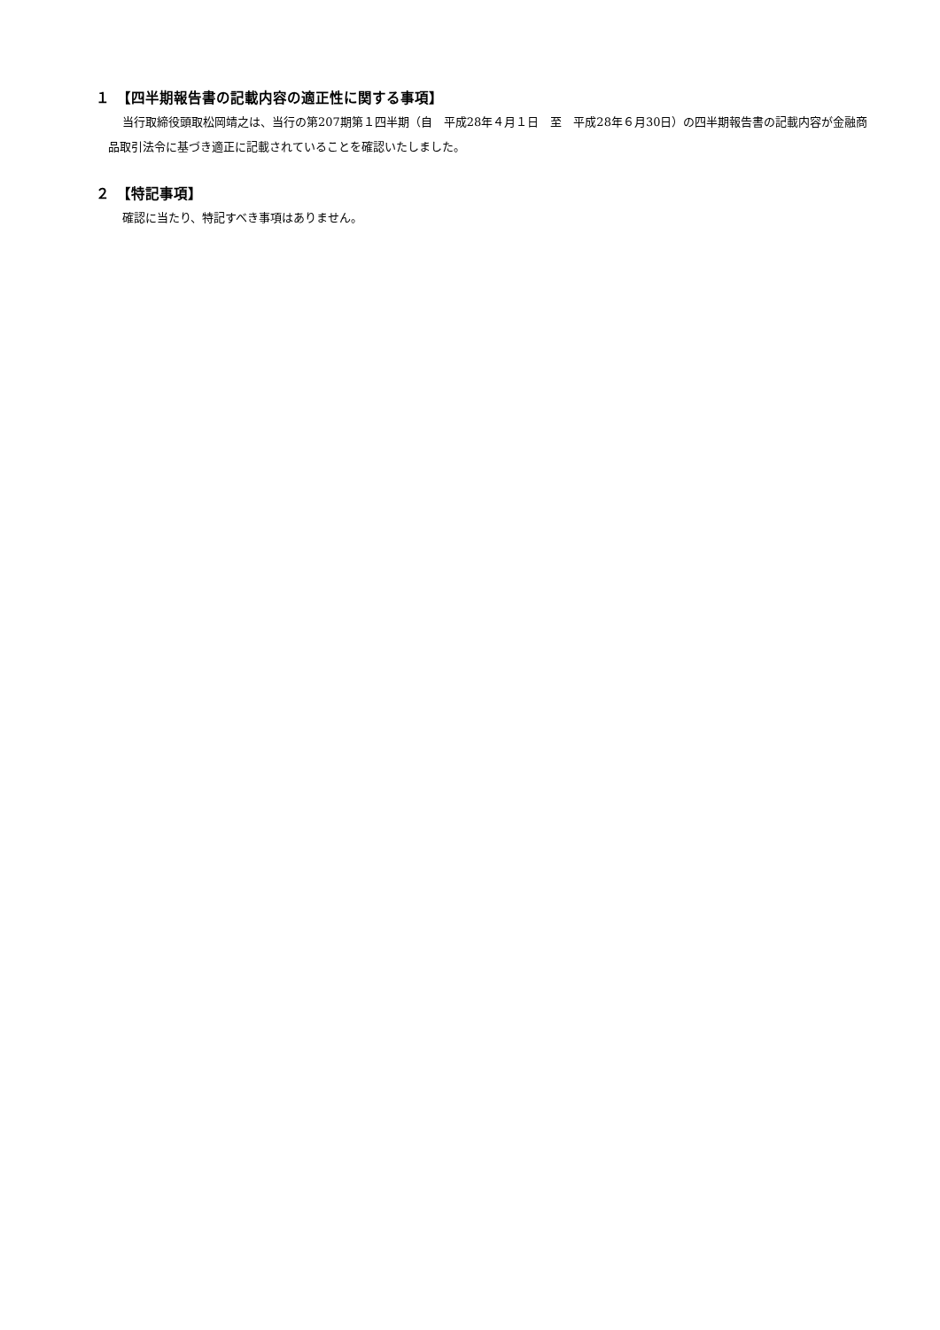１　【四半期報告書の記載内容の適正性に関する事項】
当行取締役頭取松岡靖之は、当行の第207期第１四半期（自　平成28年４月１日　至　平成28年６月30日）の四半期報告書の記載内容が金融商品取引法令に基づき適正に記載されていることを確認いたしました。
２　【特記事項】
確認に当たり、特記すべき事項はありません。